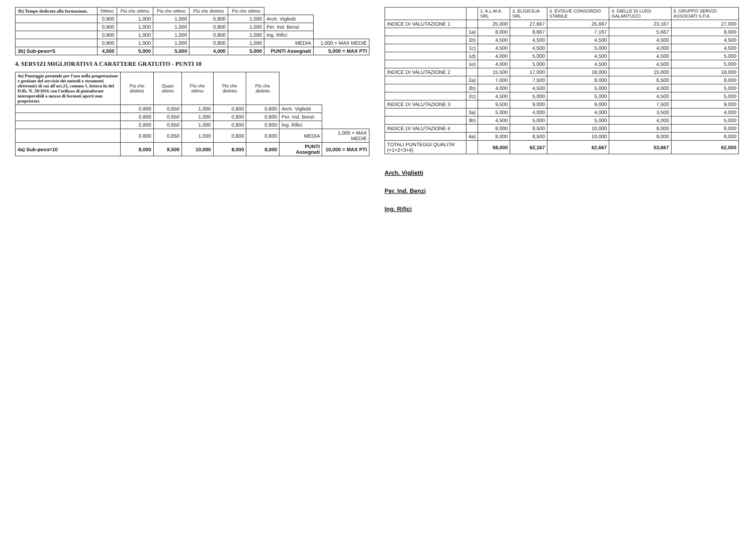| 3b) Tempo dedicato alla formazione. | Ottimo | Più che ottimo | Più che ottimo | Più che distinto | Più che ottimo | | |
| --- | --- | --- | --- | --- | --- | --- | --- |
| | 0,900 | 1,000 | 1,000 | 0,800 | 1,000 | Arch. Viglietti | |
| | 0,900 | 1,000 | 1,000 | 0,800 | 1,000 | Per. Ind. Benzi | |
| | 0,900 | 1,000 | 1,000 | 0,800 | 1,000 | Ing. Rifici | |
| | 0,900 | 1,000 | 1,000 | 0,800 | 1,000 | MEDIA | 1,000 = MAX MEDIE |
| 3b) Sub-peso=5 | 4,500 | 5,000 | 5,000 | 4,000 | 5,000 | PUNTI Assegnati | 5,000 = MAX PTI |
4. SERVIZI MIGLIORATIVI A CARATTERE GRATUITO - PUNTI 10
| 4a) Punteggio premiale per l'uso nella progettazione e gestione del servizio dei metodi e strumenti elettronici di cui all'art.23, comma 1, lettera h) del D.lfs. N. 50/2016 con l'utilizzo di piattaforme interoperabili a mezzo di formati aperti non proprietari. | Più che distinto | Quasi ottimo | Più che ottimo | Più che distinto | Più che distinto | | |
| --- | --- | --- | --- | --- | --- | --- | --- |
| | 0,800 | 0,850 | 1,000 | 0,800 | 0,800 | Arch. Viglietti | |
| | 0,800 | 0,850 | 1,000 | 0,800 | 0,800 | Per. Ind. Benzi | |
| | 0,800 | 0,850 | 1,000 | 0,800 | 0,800 | Ing. Rifici | |
| | 0,800 | 0,850 | 1,000 | 0,800 | 0,800 | MEDIA | 1,000 = MAX MEDIE |
| 4a) Sub-peso=10 | 8,000 | 8,500 | 10,000 | 8,000 | 8,000 | PUNTI Assegnati | 10,000 = MAX PTI |
| | | 1. A.L.M.A. SRL | 2. ELISICILIA SRL | 3. EVOLVE CONSORZIO STABILE | 4. GIELLE DI LUIGI GALANTUCCI | 5. GRUPPO SERVIZI ASSOCIATI S.P.A |
| --- | --- | --- | --- | --- | --- | --- |
| INDICE DI VALUTAZIONE 1 | | 25,000 | 27,667 | 25,667 | 23,167 | 27,000 |
| | 1a) | 8,000 | 8,667 | 7,167 | 5,667 | 8,000 |
| | 1b) | 4,500 | 4,500 | 4,500 | 4,500 | 4,500 |
| | 1c) | 4,500 | 4,500 | 5,000 | 4,000 | 4,500 |
| | 1d) | 4,000 | 5,000 | 4,500 | 4,500 | 5,000 |
| | 1e) | 4,000 | 5,000 | 4,500 | 4,500 | 5,000 |
| INDICE DI VALUTAZIONE 2 | | 15,500 | 17,000 | 18,000 | 15,000 | 18,000 |
| | 2a) | 7,000 | 7,500 | 8,000 | 6,500 | 8,000 |
| | 2b) | 4,000 | 4,500 | 5,000 | 4,000 | 5,000 |
| | 2c) | 4,500 | 5,000 | 5,000 | 4,500 | 5,000 |
| INDICE DI VALUTAZIONE 3 | | 9,500 | 9,000 | 9,000 | 7,500 | 9,000 |
| | 3a) | 5,000 | 4,000 | 4,000 | 3,500 | 4,000 |
| | 3b) | 4,500 | 5,000 | 5,000 | 4,000 | 5,000 |
| INDICE DI VALUTAZIONE 4 | | 8,000 | 8,500 | 10,000 | 8,000 | 8,000 |
| | 4a) | 8,000 | 8,500 | 10,000 | 8,000 | 8,000 |
| TOTALI PUNTEGGI QUALITA' (=1+2+3+4) | | 58,000 | 62,167 | 62,667 | 53,667 | 62,000 |
Arch. Viglietti
Per. Ind. Benzi
Ing. Rifici